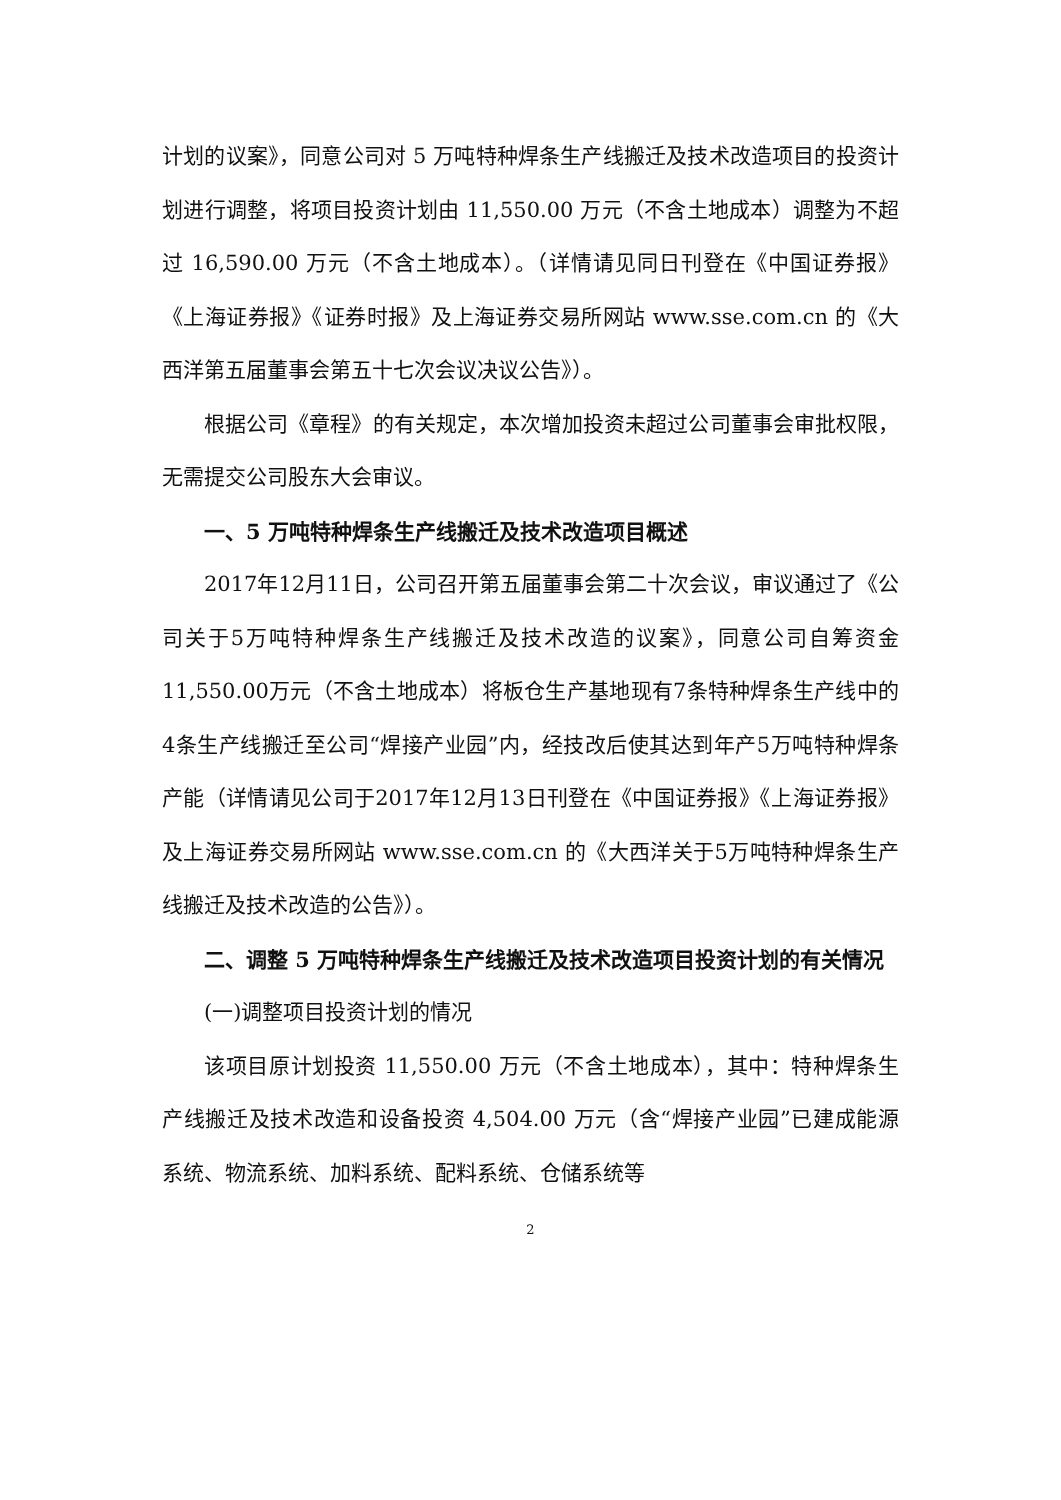计划的议案》，同意公司对 5 万吨特种焊条生产线搬迁及技术改造项目的投资计划进行调整，将项目投资计划由 11,550.00 万元（不含土地成本）调整为不超过 16,590.00 万元（不含土地成本）。（详情请见同日刊登在《中国证券报》《上海证券报》《证券时报》及上海证券交易所网站 www.sse.com.cn 的《大西洋第五届董事会第五十七次会议决议公告》）。
根据公司《章程》的有关规定，本次增加投资未超过公司董事会审批权限，无需提交公司股东大会审议。
一、5 万吨特种焊条生产线搬迁及技术改造项目概述
2017年12月11日，公司召开第五届董事会第二十次会议，审议通过了《公司关于5万吨特种焊条生产线搬迁及技术改造的议案》，同意公司自筹资金11,550.00万元（不含土地成本）将板仓生产基地现有7条特种焊条生产线中的4条生产线搬迁至公司“焊接产业园”内，经技改后使其达到年产5万吨特种焊条产能（详情请见公司于2017年12月13日刊登在《中国证券报》《上海证券报》及上海证券交易所网站 www.sse.com.cn 的《大西洋关于5万吨特种焊条生产线搬迁及技术改造的公告》）。
二、调整 5 万吨特种焊条生产线搬迁及技术改造项目投资计划的有关情况
(一)调整项目投资计划的情况
该项目原计划投资 11,550.00 万元（不含土地成本），其中：特种焊条生产线搬迁及技术改造和设备投资 4,504.00 万元（含“焊接产业园”已建成能源系统、物流系统、加料系统、配料系统、仓储系统等
2